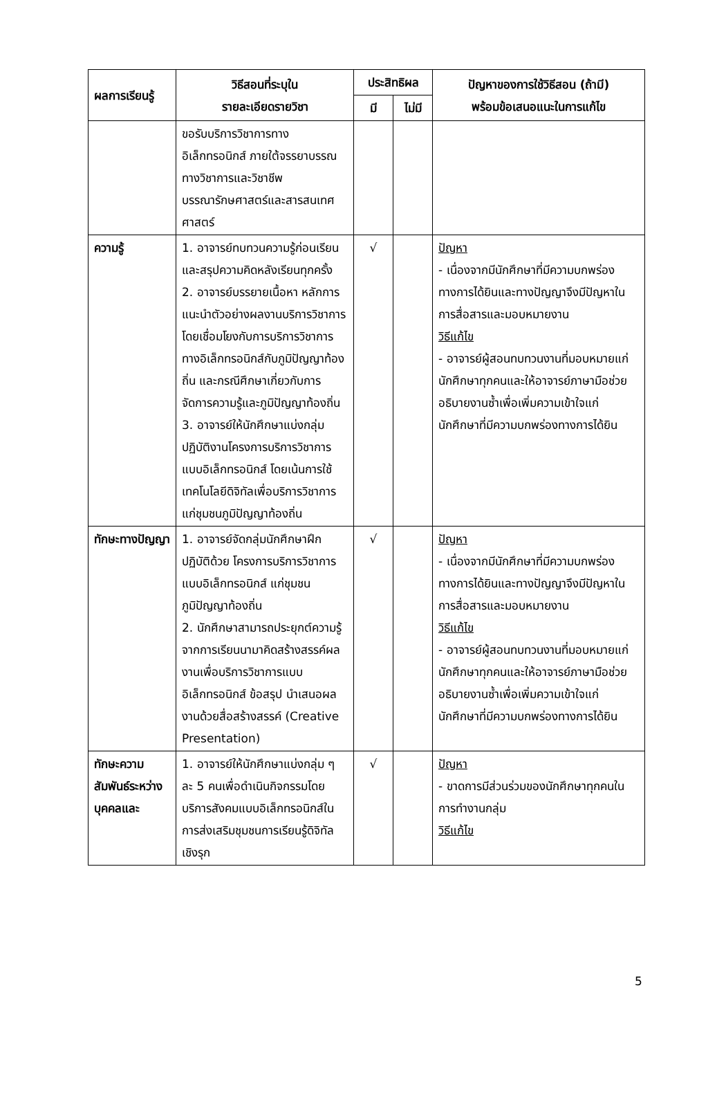| ผลการเรียนรู้ | วิธีสอนที่ระบุใน รายละเอียดรายวิชา | ประสิทธิผล | | ปัญหาของการใช้วิธีสอน (ถ้ามี) พร้อมข้อเสนอแนะในการแก้ไข |
| --- | --- | --- | --- | --- |
| | | มี | ไม่มี | |
| | ขอรับบริการวิชาการทางอิเล็กทรอนิกส์ ภายใต้จรรยาบรรณทางวิชาการและวิชาชีพบรรณารักษศาสตร์และสารสนเทศศาสตร์ | | | |
| ความรู้ | 1. อาจารย์ทบทวนความรู้ก่อนเรียน และสรุปความคิดหลังเรียนทุกครั้ง 2. อาจารย์บรรยายเนื้อหา หลักการ แนะนำตัวอย่างผลงานบริการวิชาการโดยเชื่อมโยงกับการบริการวิชาการทางอิเล็กทรอนิกส์กับภูมิปัญญาท้องถิ่น และกรณีศึกษาเกี่ยวกับการจัดการความรู้และภูมิปัญญาท้องถิ่น 3. อาจารย์ให้นักศึกษาแบ่งกลุ่มปฏิบัติงานโครงการบริการวิชาการแบบอิเล็กทรอนิกส์ โดยเน้นการใช้เทคโนโลยีดิจิทัลเพื่อบริการวิชาการแก่ชุมชนภูมิปัญญาท้องถิ่น | √ | | ปัญหา - เนื่องจากมีนักศึกษาที่มีความบกพร่องทางการได้ยินและทางปัญญาจึงมีปัญหาในการสื่อสารและมอบหมายงาน วิธีแก้ไข - อาจารย์ผู้สอนทบทวนงานที่มอบหมายแก่นักศึกษาทุกคนและให้อาจารย์ภาษามือช่วยอธิบายงานซ้ำเพื่อเพิ่มความเข้าใจแก่นักศึกษาที่มีความบกพร่องทางการได้ยิน |
| ทักษะทางปัญญา | 1. อาจารย์จัดกลุ่มนักศึกษาฝึกปฏิบัติด้วย โครงการบริการวิชาการแบบอิเล็กทรอนิกส์ แก่ชุมชนภูมิปัญญาท้องถิ่น 2. นักศึกษาสามารถประยุกต์ความรู้จากการเรียนนามาคิดสร้างสรรค์ผลงานเพื่อบริการวิชาการแบบอิเล็กทรอนิกส์ ข้อสรุป นำเสนอผลงานด้วยสื่อสร้างสรรค์ (Creative Presentation) | √ | | ปัญหา - เนื่องจากมีนักศึกษาที่มีความบกพร่องทางการได้ยินและทางปัญญาจึงมีปัญหาในการสื่อสารและมอบหมายงาน วิธีแก้ไข - อาจารย์ผู้สอนทบทวนงานที่มอบหมายแก่นักศึกษาทุกคนและให้อาจารย์ภาษามือช่วยอธิบายงานซ้ำเพื่อเพิ่มความเข้าใจแก่นักศึกษาที่มีความบกพร่องทางการได้ยิน |
| ทักษะความสัมพันธ์ระหว่างบุคคลและ | 1. อาจารย์ให้นักศึกษาแบ่งกลุ่ม ๆ ละ 5 คนเพื่อดำเนินกิจกรรมโดยบริการสังคมแบบอิเล็กทรอนิกส์ในการส่งเสริมชุมชนการเรียนรู้ดิจิทัลเชิงรุก | √ | | ปัญหา - ขาดการมีส่วนร่วมของนักศึกษาทุกคนในการทำงานกลุ่ม วิธีแก้ไข |
5